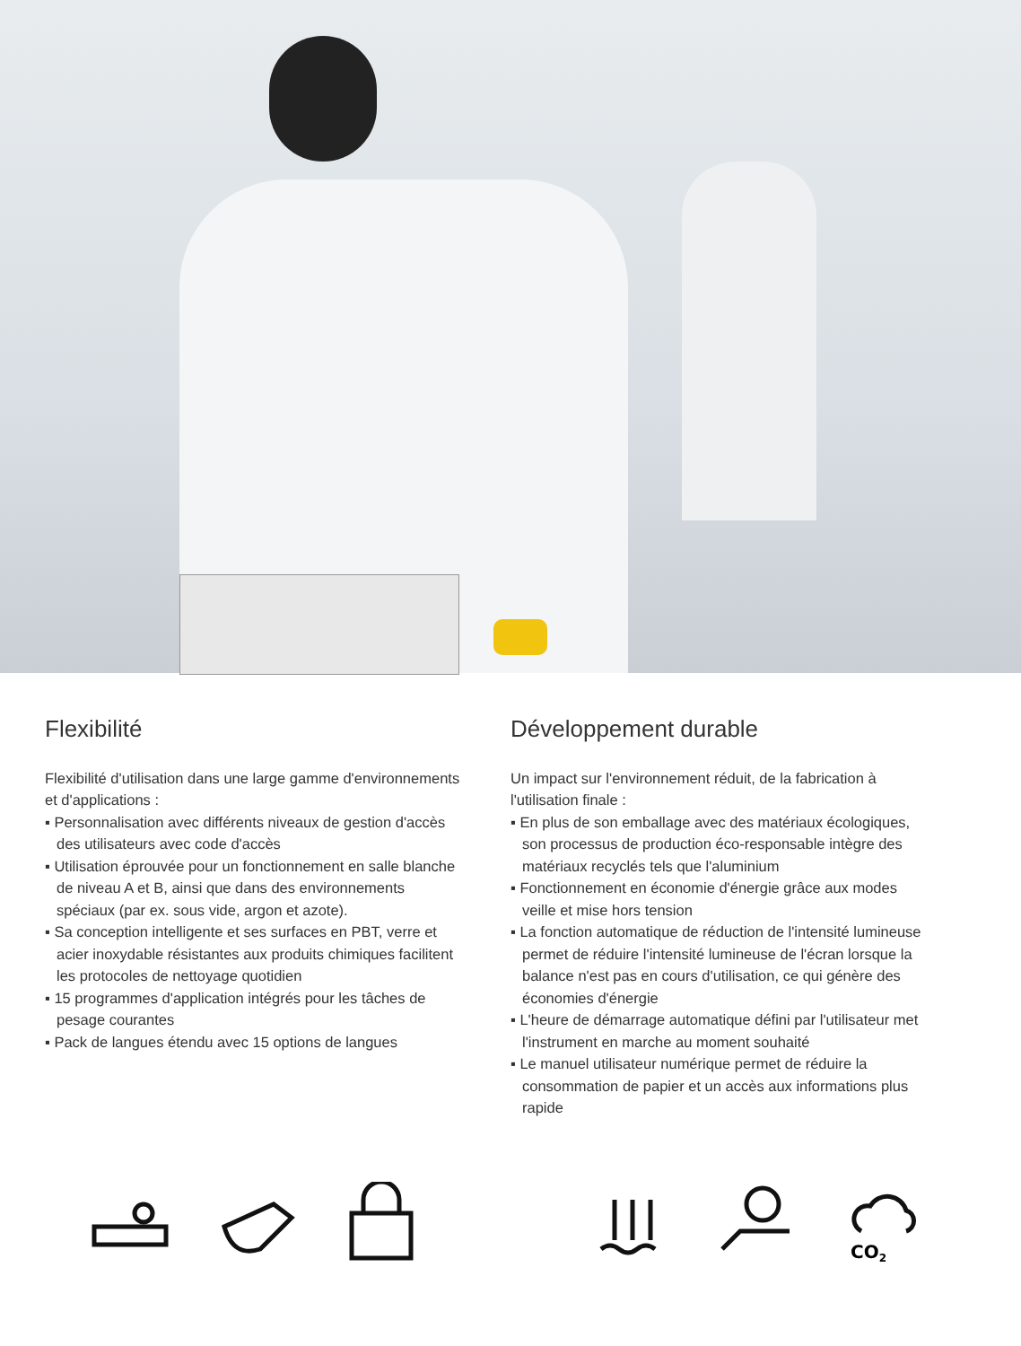Flexibilité
Flexibilité d'utilisation dans une large gamme d'environnements et d'applications :
▪ Personnalisation avec différents niveaux de gestion d'accès des utilisateurs avec code d'accès
▪ Utilisation éprouvée pour un fonctionnement en salle blanche de niveau A et B, ainsi que dans des environnements spéciaux (par ex. sous vide, argon et azote).
▪ Sa conception intelligente et ses surfaces en PBT, verre et acier inoxydable résistantes aux produits chimiques facilitent les protocoles de nettoyage quotidien
▪ 15 programmes d'application intégrés pour les tâches de pesage courantes
▪ Pack de langues étendu avec 15 options de langues
Développement durable
Un impact sur l'environnement réduit, de la fabrication à l'utilisation finale :
▪ En plus de son emballage avec des matériaux écologiques, son processus de production éco-responsable intègre des matériaux recyclés tels que l'aluminium
▪ Fonctionnement en économie d'énergie grâce aux modes veille et mise hors tension
▪ La fonction automatique de réduction de l'intensité lumineuse permet de réduire l'intensité lumineuse de l'écran lorsque la balance n'est pas en cours d'utilisation, ce qui génère des économies d'énergie
▪ L'heure de démarrage automatique défini par l'utilisateur met l'instrument en marche au moment souhaité
▪ Le manuel utilisateur numérique permet de réduire la consommation de papier et un accès aux informations plus rapide
CO2